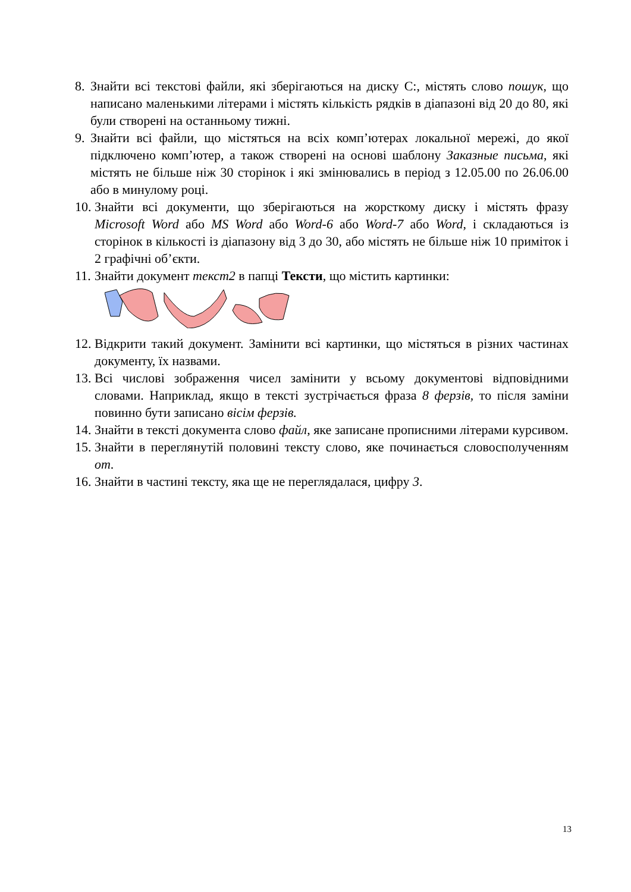8. Знайти всі текстові файли, які зберігаються на диску C:, містять слово пошук, що написано маленькими літерами і містять кількість рядків в діапазоні від 20 до 80, які були створені на останньому тижні.
9. Знайти всі файли, що містяться на всіх комп’ютерах локальної мережі, до якої підключено комп’ютер, а також створені на основі шаблону Заказные письма, які містять не більше ніж 30 сторінок і які змінювались в період з 12.05.00 по 26.06.00 або в минулому році.
10. Знайти всі документи, що зберігаються на жорсткому диску і містять фразу Microsoft Word або MS Word або Word-6 або Word-7 або Word, і складаються із сторінок в кількості із діапазону від 3 до 30, або містять не більше ніж 10 приміток і 2 графічні об’єкти.
11. Знайти документ текст2 в папці Тексти, що містить картинки:
12. Відкрити такий документ. Замінити всі картинки, що містяться в різних частинах документу, їх назвами.
13. Всі числові зображення чисел замінити у всьому документові відповідними словами. Наприклад, якщо в тексті зустрічається фраза 8 ферзів, то після заміни повинно бути записано вісім ферзів.
14. Знайти в тексті документа слово файл, яке записане прописними літерами курсивом.
15. Знайти в переглянутій половині тексту слово, яке починається словосполученням от.
16. Знайти в частині тексту, яка ще не переглядалася, цифру 3.
13